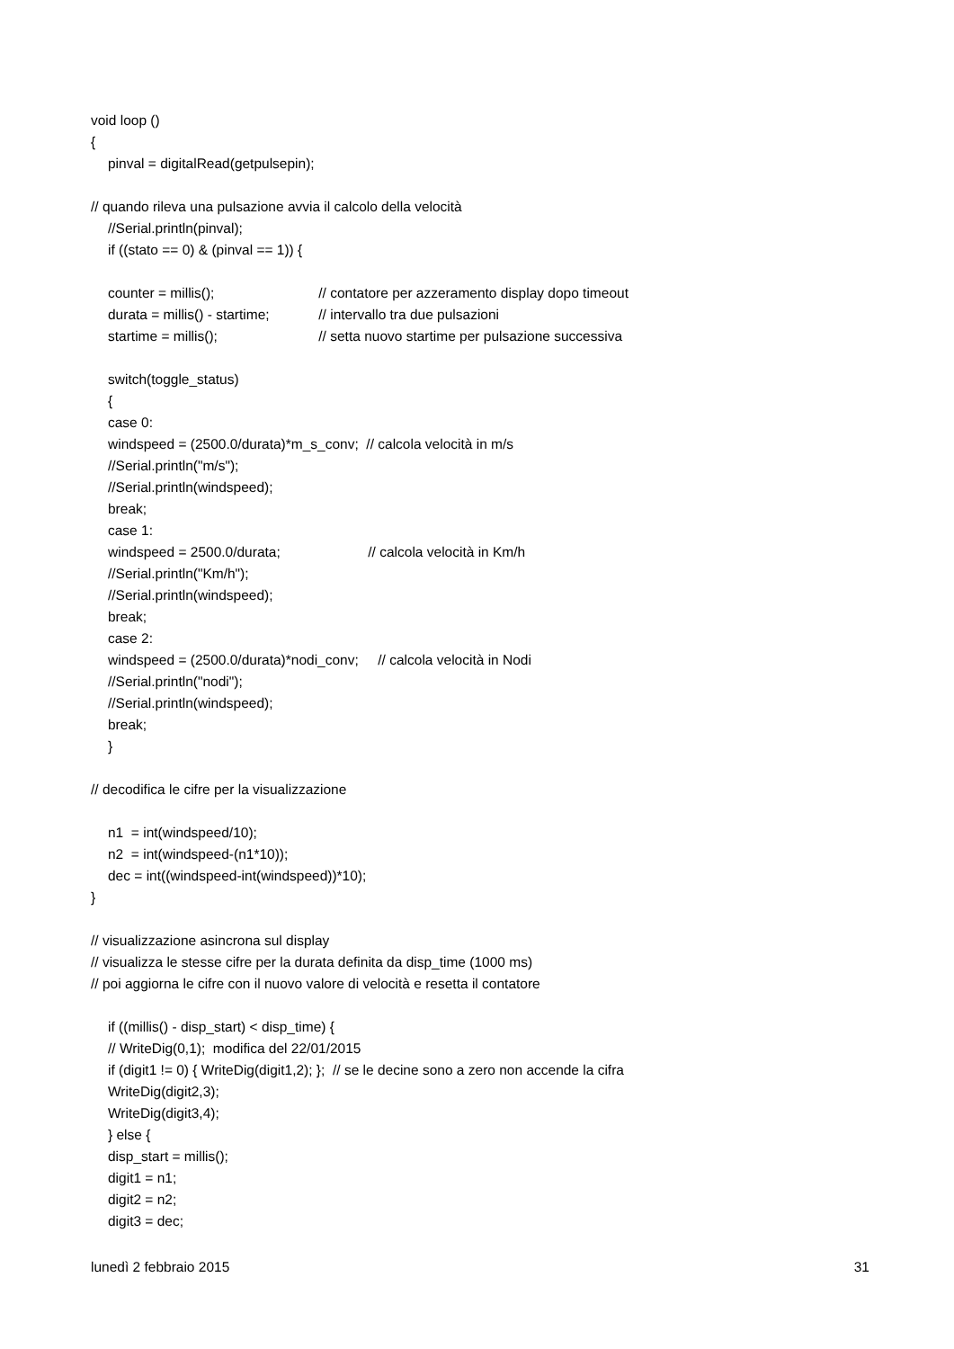void loop ()
{
pinval = digitalRead(getpulsepin);
// quando rileva una pulsazione avvia il calcolo della velocità
//Serial.println(pinval);
if ((stato == 0) & (pinval == 1)) {
counter = millis(); // contatore per azzeramento display dopo timeout
durata = millis() - startime; // intervallo tra due pulsazioni
startime = millis(); // setta nuovo startime per pulsazione successiva
switch(toggle_status)
{
case 0:
windspeed = (2500.0/durata)*m_s_conv; // calcola velocità in m/s
//Serial.println("m/s");
//Serial.println(windspeed);
break;
case 1:
windspeed = 2500.0/durata; // calcola velocità in Km/h
//Serial.println("Km/h");
//Serial.println(windspeed);
break;
case 2:
windspeed = (2500.0/durata)*nodi_conv; // calcola velocità in Nodi
//Serial.println("nodi");
//Serial.println(windspeed);
break;
}
// decodifica le cifre per la visualizzazione
n1 = int(windspeed/10);
n2 = int(windspeed-(n1*10));
dec = int((windspeed-int(windspeed))*10);
}
// visualizzazione asincrona sul display
// visualizza le stesse cifre per la durata definita da disp_time (1000 ms)
// poi aggiorna le cifre con il nuovo valore di velocità e resetta il contatore
if ((millis() - disp_start) < disp_time) {
// WriteDig(0,1); modifica del 22/01/2015
if (digit1 != 0) { WriteDig(digit1,2); }; // se le decine sono a zero non accende la cifra
WriteDig(digit2,3);
WriteDig(digit3,4);
} else {
disp_start = millis();
digit1 = n1;
digit2 = n2;
digit3 = dec;
lunedì 2 febbraio 2015 31